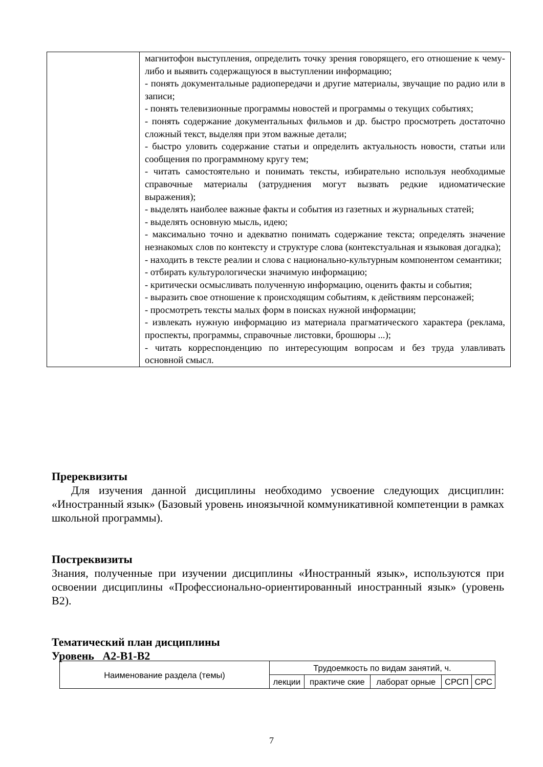| | магнитофон выступления, определить точку зрения говорящего, его отношение к чему- либо и выявить содержащуюся в выступлении информацию; - понять документальные радиопередачи и другие материалы, звучащие по радио или в записи; - понять телевизионные программы новостей и программы о текущих событиях; - понять содержание документальных фильмов и др. быстро просмотреть достаточно сложный текст, выделяя при этом важные детали; - быстро уловить содержание статьи и определить актуальность новости, статьи или сообщения по программному кругу тем; - читать самостоятельно и понимать тексты, избирательно используя необходимые справочные материалы (затруднения могут вызвать редкие идиоматические выражения); - выделять наиболее важные факты и события из газетных и журнальных статей; - выделять основную мысль, идею; - максимально точно и адекватно понимать содержание текста; определять значение незнакомых слов по контексту и структуре слова (контекстуальная и языковая догадка); - находить в тексте реалии и слова с национально-культурным компонентом семантики; - отбирать культурологически значимую информацию; - критически осмысливать полученную информацию, оценить факты и события; - выразить свое отношение к происходящим событиям, к действиям персонажей; - просмотреть тексты малых форм в поисках нужной информации; - извлекать нужную информацию из материала прагматического характера (реклама, проспекты, программы, справочные листовки, брошюры ...); - читать корреспонденцию по интересующим вопросам и без труда улавливать основной смысл. |
Пререквизиты
Для изучения данной дисциплины необходимо усвоение следующих дисциплин: «Иностранный язык» (Базовый уровень иноязычной коммуникативной компетенции в рамках школьной программы).
Постреквизиты
Знания, полученные при изучении дисциплины «Иностранный язык», используются при освоении дисциплины «Профессионально-ориентированный иностранный язык» (уровень B2).
Тематический план дисциплины
Уровень A2-B1-B2
| Наименование раздела (темы) | Трудоемкость по видам занятий, ч. | | | | |
| --- | --- | --- | --- | --- | --- |
| | лекции | практиче ские | лаборат орные | СРСП | СРС |
7